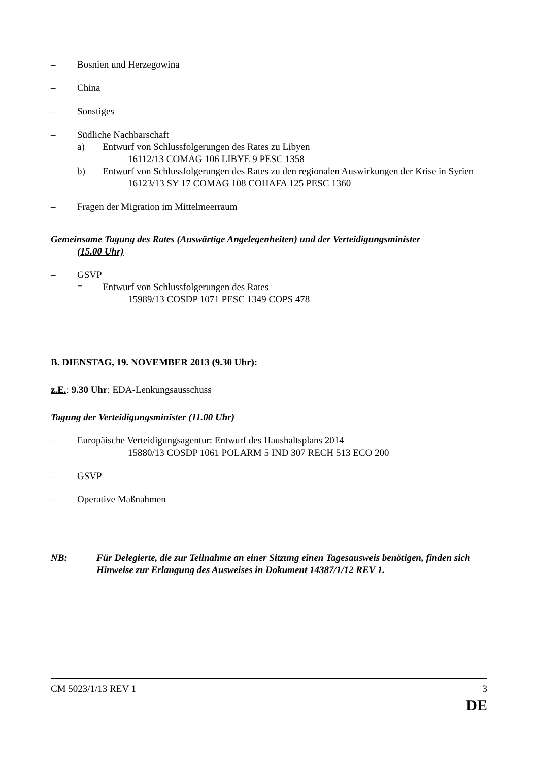– Bosnien und Herzegowina
– China
– Sonstiges
– Südliche Nachbarschaft
a) Entwurf von Schlussfolgerungen des Rates zu Libyen
16112/13 COMAG 106 LIBYE 9 PESC 1358
b) Entwurf von Schlussfolgerungen des Rates zu den regionalen Auswirkungen der Krise in Syrien
16123/13 SY 17 COMAG 108 COHAFA 125 PESC 1360
– Fragen der Migration im Mittelmeerraum
Gemeinsame Tagung des Rates (Auswärtige Angelegenheiten) und der Verteidigungsminister
(15.00 Uhr)
– GSVP
= Entwurf von Schlussfolgerungen des Rates
15989/13 COSDP 1071 PESC 1349 COPS 478
B. DIENSTAG, 19. NOVEMBER 2013 (9.30 Uhr):
z.E.: 9.30 Uhr: EDA-Lenkungsausschuss
Tagung der Verteidigungsminister (11.00 Uhr)
– Europäische Verteidigungsagentur: Entwurf des Haushaltsplans 2014
15880/13 COSDP 1061 POLARM 5 IND 307 RECH 513 ECO 200
– GSVP
– Operative Maßnahmen
NB: Für Delegierte, die zur Teilnahme an einer Sitzung einen Tagesausweis benötigen, finden sich Hinweise zur Erlangung des Ausweises in Dokument 14387/1/12 REV 1.
CM 5023/1/13 REV 1 3
DE